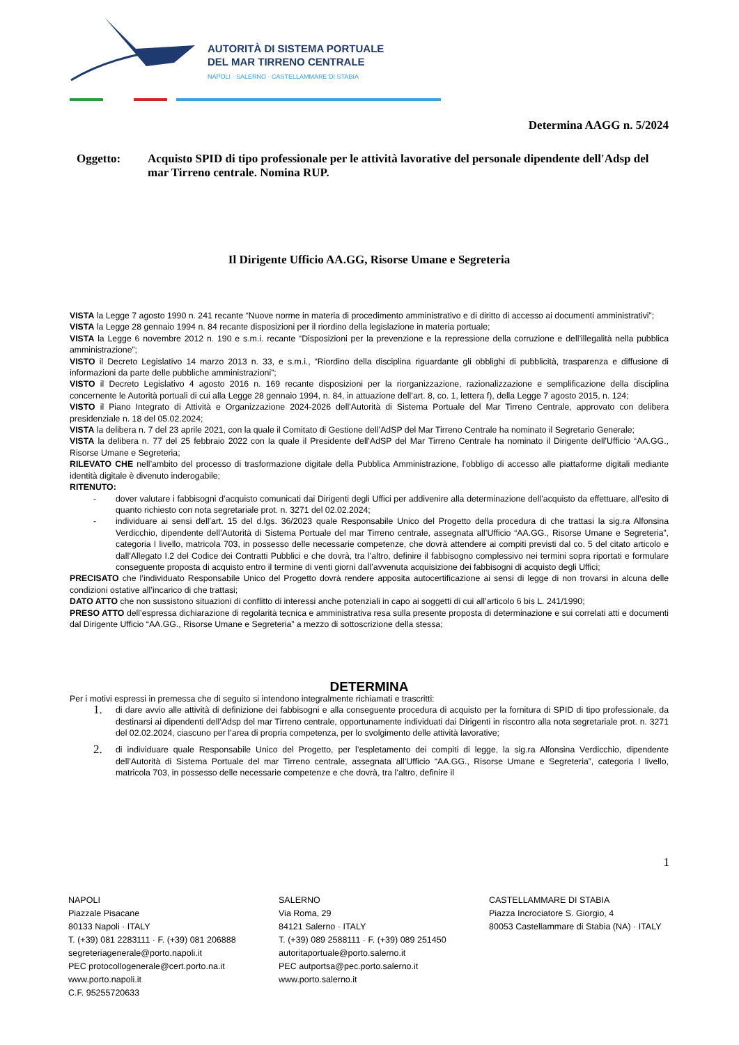AUTORITÀ DI SISTEMA PORTUALE
DEL MAR TIRRENO CENTRALE
NAPOLI · SALERNO · CASTELLAMMARE DI STABIA
Determina AAGG n. 5/2024
Oggetto: Acquisto SPID di tipo professionale per le attività lavorative del personale dipendente dell'Adsp del mar Tirreno centrale. Nomina RUP.
Il Dirigente Ufficio AA.GG, Risorse Umane e Segreteria
VISTA la Legge 7 agosto 1990 n. 241 recante “Nuove norme in materia di procedimento amministrativo e di diritto di accesso ai documenti amministrativi”;
VISTA la Legge 28 gennaio 1994 n. 84 recante disposizioni per il riordino della legislazione in materia portuale;
VISTA la Legge 6 novembre 2012 n. 190 e s.m.i. recante “Disposizioni per la prevenzione e la repressione della corruzione e dell’illegalità nella pubblica amministrazione”;
VISTO il Decreto Legislativo 14 marzo 2013 n. 33, e s.m.i., “Riordino della disciplina riguardante gli obblighi di pubblicità, trasparenza e diffusione di informazioni da parte delle pubbliche amministrazioni”;
VISTO il Decreto Legislativo 4 agosto 2016 n. 169 recante disposizioni per la riorganizzazione, razionalizzazione e semplificazione della disciplina concernente le Autorità portuali di cui alla Legge 28 gennaio 1994, n. 84, in attuazione dell’art. 8, co. 1, lettera f), della Legge 7 agosto 2015, n. 124;
VISTO il Piano Integrato di Attività e Organizzazione 2024-2026 dell’Autorità di Sistema Portuale del Mar Tirreno Centrale, approvato con delibera presidenziale n. 18 del 05.02.2024;
VISTA la delibera n. 7 del 23 aprile 2021, con la quale il Comitato di Gestione dell’AdSP del Mar Tirreno Centrale ha nominato il Segretario Generale;
VISTA la delibera n. 77 del 25 febbraio 2022 con la quale il Presidente dell’AdSP del Mar Tirreno Centrale ha nominato il Dirigente dell’Ufficio “AA.GG., Risorse Umane e Segreteria;
RILEVATO CHE nell’ambito del processo di trasformazione digitale della Pubblica Amministrazione, l’obbligo di accesso alle piattaforme digitali mediante identità digitale è divenuto inderogabile;
RITENUTO:
- dover valutare i fabbisogni d’acquisto comunicati dai Dirigenti degli Uffici per addivenire alla determinazione dell’acquisto da effettuare, all’esito di quanto richiesto con nota segretariale prot. n. 3271 del 02.02.2024;
- individuare ai sensi dell’art. 15 del d.lgs. 36/2023 quale Responsabile Unico del Progetto della procedura di che trattasi la sig.ra Alfonsina Verdicchio, dipendente dell’Autorità di Sistema Portuale del mar Tirreno centrale, assegnata all’Ufficio “AA.GG., Risorse Umane e Segreteria”, categoria I livello, matricola 703, in possesso delle necessarie competenze, che dovrà attendere ai compiti previsti dal co. 5 del citato articolo e dall’Allegato I.2 del Codice dei Contratti Pubblici e che dovrà, tra l’altro, definire il fabbisogno complessivo nei termini sopra riportati e formulare conseguente proposta di acquisto entro il termine di venti giorni dall’avvenuta acquisizione dei fabbisogni di acquisto degli Uffici;
PRECISATO che l’individuato Responsabile Unico del Progetto dovrà rendere apposita autocertificazione ai sensi di legge di non trovarsi in alcuna delle condizioni ostative all’incarico di che trattasi;
DATO ATTO che non sussistono situazioni di conflitto di interessi anche potenziali in capo ai soggetti di cui all’articolo 6 bis L. 241/1990;
PRESO ATTO dell’espressa dichiarazione di regolarità tecnica e amministrativa resa sulla presente proposta di determinazione e sui correlati atti e documenti dal Dirigente Ufficio “AA.GG., Risorse Umane e Segreteria” a mezzo di sottoscrizione della stessa;
DETERMINA
Per i motivi espressi in premessa che di seguito si intendono integralmente richiamati e trascritti:
1. di dare avvio alle attività di definizione dei fabbisogni e alla conseguente procedura di acquisto per la fornitura di SPID di tipo professionale, da destinarsi ai dipendenti dell’Adsp del mar Tirreno centrale, opportunamente individuati dai Dirigenti in riscontro alla nota segretariale prot. n. 3271 del 02.02.2024, ciascuno per l’area di propria competenza, per lo svolgimento delle attività lavorative;
2. di individuare quale Responsabile Unico del Progetto, per l’espletamento dei compiti di legge, la sig.ra Alfonsina Verdicchio, dipendente dell’Autorità di Sistema Portuale del mar Tirreno centrale, assegnata all’Ufficio “AA.GG., Risorse Umane e Segreteria”, categoria I livello, matricola 703, in possesso delle necessarie competenze e che dovrà, tra l’altro, definire il
1
NAPOLI
Piazzale Pisacane
80133 Napoli · ITALY
T. (+39) 081 2283111 · F. (+39) 081 206888
segreteriagenerale@porto.napoli.it
PEC protocollogenerale@cert.porto.na.it
www.porto.napoli.it
C.F. 95255720633
SALERNO
Via Roma, 29
84121 Salerno · ITALY
T. (+39) 089 2588111 · F. (+39) 089 251450
autoritaportuale@porto.salerno.it
PEC autportsa@pec.porto.salerno.it
www.porto.salerno.it
CASTELLAMMARE DI STABIA
Piazza Incrociatore S. Giorgio, 4
80053 Castellammare di Stabia (NA) · ITALY